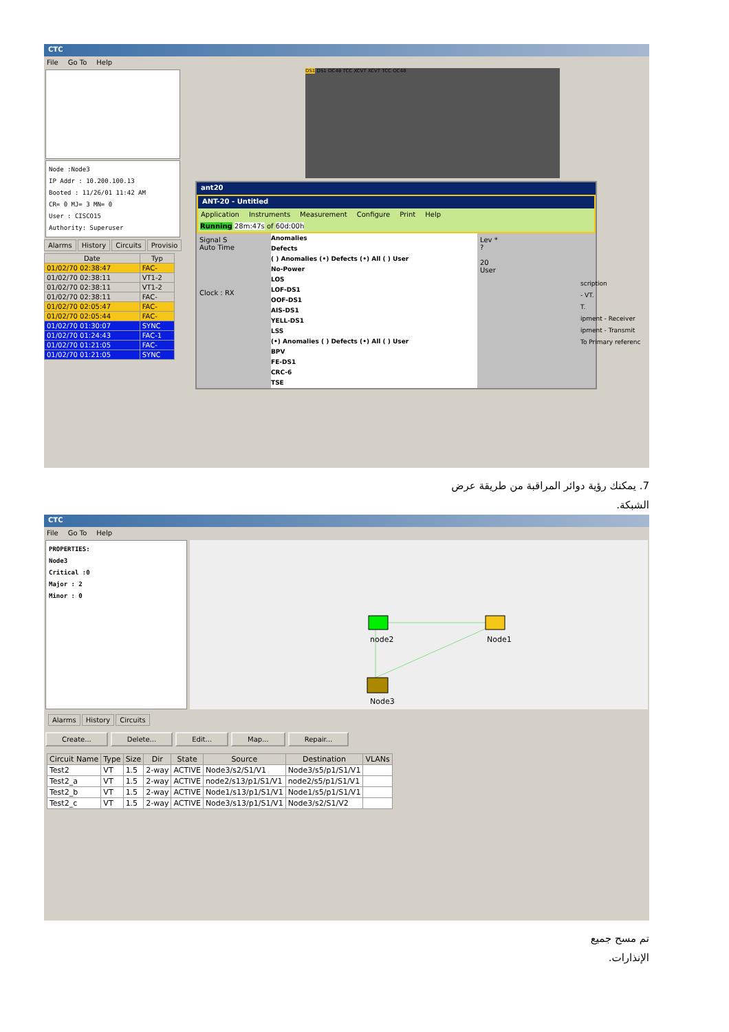CTC
File Go To Help
Node :Node3
IP Addr : 10.200.100.13
Booted : 11/26/01 11:42 AM
CR= 0 MJ= 3 MN= 0
User : CISCO15
Authority: Superuser
Alarms History Circuits Provisio
| Date | Typ |
| --- | --- |
| 01/02/70 02:38:47 | FAC- |
| 01/02/70 02:38:11 | VT1-2 |
| 01/02/70 02:38:11 | VT1-2 |
| 01/02/70 02:38:11 | FAC- |
| 01/02/70 02:05:47 | FAC- |
| 01/02/70 02:05:44 | FAC- |
| 01/02/70 01:30:07 | SYNC |
| 01/02/70 01:24:43 | FAC-1 |
| 01/02/70 01:21:05 | FAC- |
| 01/02/70 01:21:05 | SYNC |
DS1 DS1 OC48 TCC XCVT XCVT TCC OC48
ant20
ANT-20 - Untitled
Application Instruments Measurement Configure Print Help
Running 28m:47s of 60d:00h
Signal S
Auto Time
Clock : RX
Anomalies
Defects
( ) Anomalies (•) Defects (•) All ( ) User
No-Power
LOS
LOF-DS1
OOF-DS1
AIS-DS1
YELL-DS1
LSS
(•) Anomalies ( ) Defects (•) All ( ) User
BPV
FE-DS1
CRC-6
TSE
Lev *
?
20
User
scription
- VT.
T.
ipment - Receiver
ipment - Transmit
To Primary referenc
7. يمكنك رؤية دوائر المراقبة من طريقة عرض
الشبكة.
CTC
File Go To Help
PROPERTIES:
Node3
Critical :0
Major : 2
Minor : 0
node2
Node1
Node3
Alarms History Circuits
Create... Delete... Edit... Map... Repair...
| Circuit Name | Type | Size | Dir | State | Source | Destination | VLANs |
| --- | --- | --- | --- | --- | --- | --- | --- |
| Test2 | VT | 1.5 | 2-way | ACTIVE | Node3/s2/S1/V1 | Node3/s5/p1/S1/V1 | |
| Test2_a | VT | 1.5 | 2-way | ACTIVE | node2/s13/p1/S1/V1 | node2/s5/p1/S1/V1 | |
| Test2_b | VT | 1.5 | 2-way | ACTIVE | Node1/s13/p1/S1/V1 | Node1/s5/p1/S1/V1 | |
| Test2_c | VT | 1.5 | 2-way | ACTIVE | Node3/s13/p1/S1/V1 | Node3/s2/S1/V2 | |
تم مسح جميع
الإنذارات.